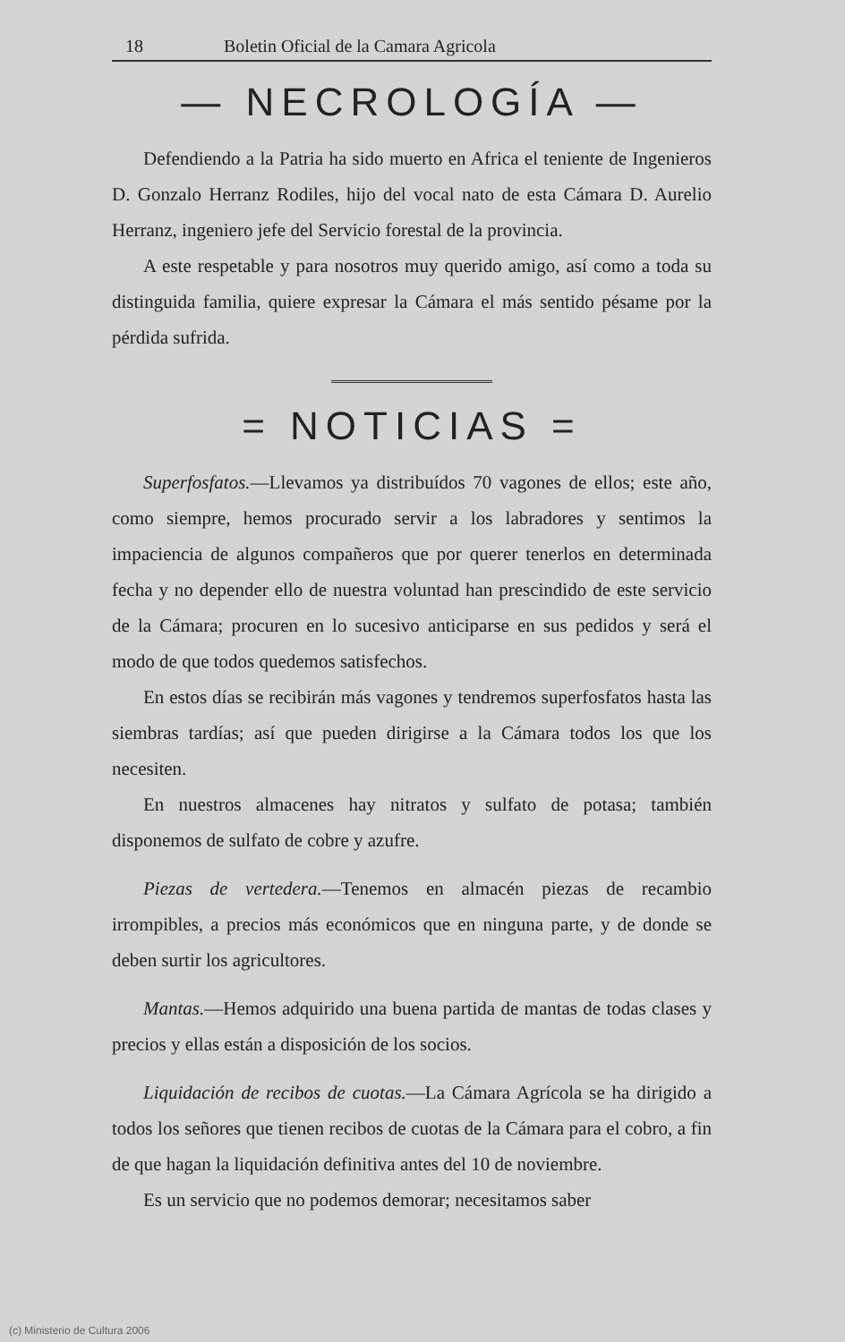18 Boletin Oficial de la Camara Agricola
— NECROLOGÍA —
Defendiendo a la Patria ha sido muerto en Africa el teniente de Ingenieros D. Gonzalo Herranz Rodiles, hijo del vocal nato de esta Cámara D. Aurelio Herranz, ingeniero jefe del Servicio forestal de la provincia.
A este respetable y para nosotros muy querido amigo, así como a toda su distinguida familia, quiere expresar la Cámara el más sentido pésame por la pérdida sufrida.
= NOTICIAS =
Superfosfatos.—Llevamos ya distribuídos 70 vagones de ellos; este año, como siempre, hemos procurado servir a los labradores y sentimos la impaciencia de algunos compañeros que por querer tenerlos en determinada fecha y no depender ello de nuestra voluntad han prescindido de este servicio de la Cámara; procuren en lo sucesivo anticiparse en sus pedidos y será el modo de que todos quedemos satisfechos.
En estos días se recibirán más vagones y tendremos superfosfatos hasta las siembras tardías; así que pueden dirigirse a la Cámara todos los que los necesiten.
En nuestros almacenes hay nitratos y sulfato de potasa; también disponemos de sulfato de cobre y azufre.
Piezas de vertedera.—Tenemos en almacén piezas de recambio irrompibles, a precios más económicos que en ninguna parte, y de donde se deben surtir los agricultores.
Mantas.—Hemos adquirido una buena partida de mantas de todas clases y precios y ellas están a disposición de los socios.
Liquidación de recibos de cuotas.—La Cámara Agrícola se ha dirigido a todos los señores que tienen recibos de cuotas de la Cámara para el cobro, a fin de que hagan la liquidación definitiva antes del 10 de noviembre.
Es un servicio que no podemos demorar; necesitamos saber
(c) Ministerio de Cultura 2006